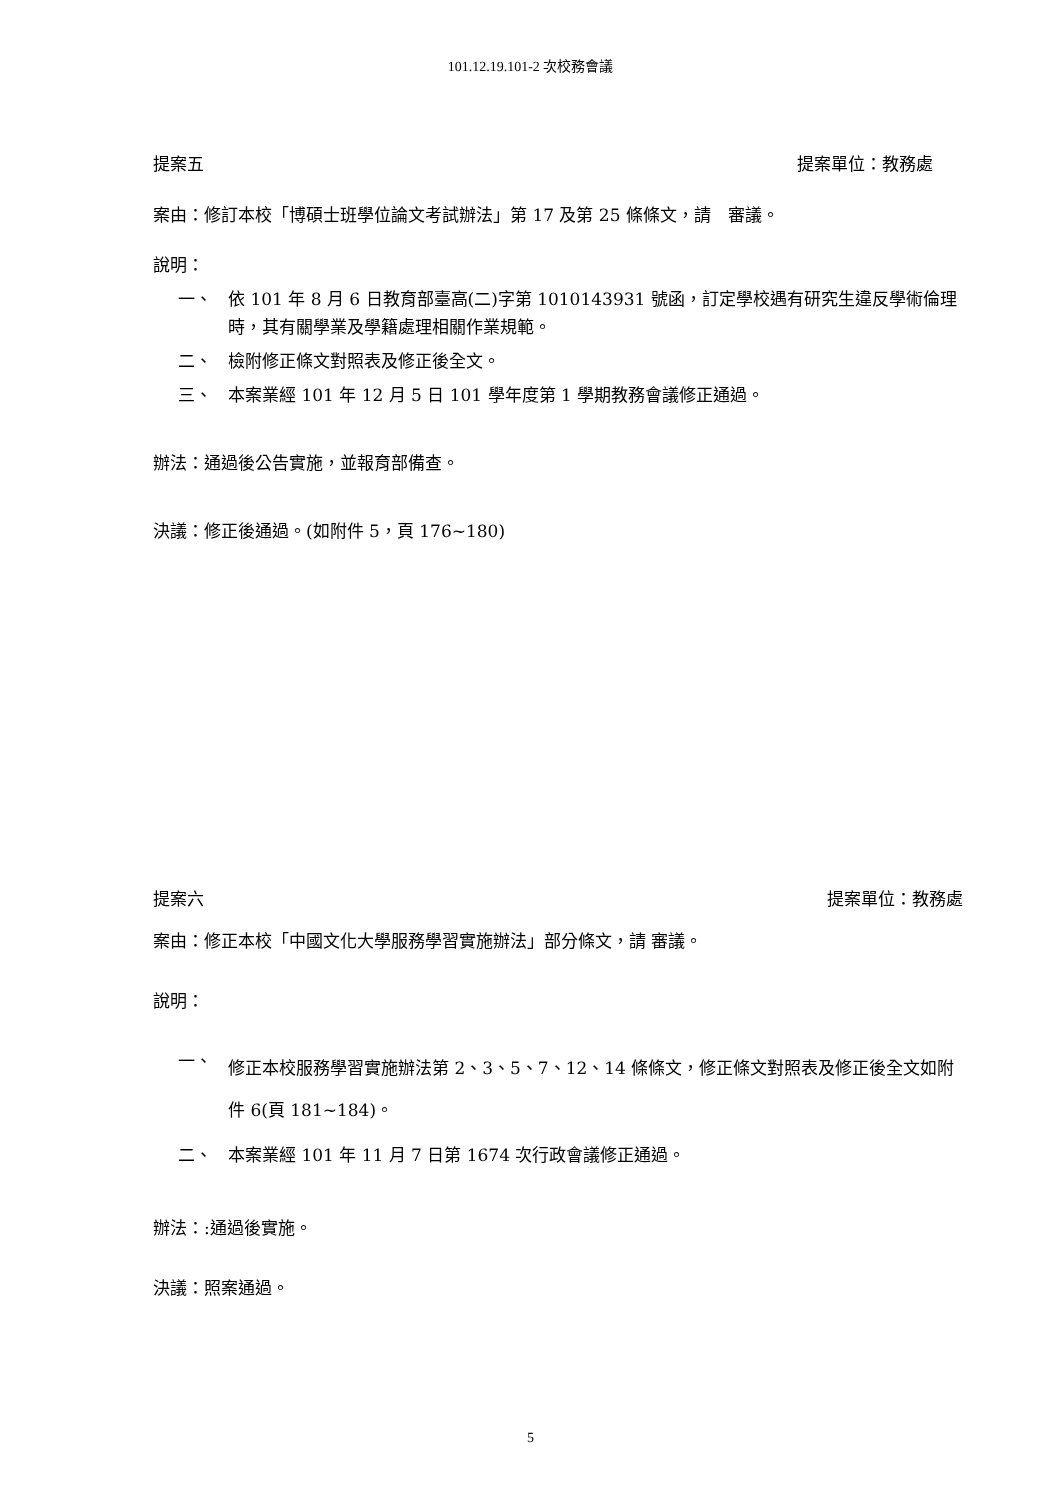101.12.19.101-2 次校務會議
提案五 提案單位：教務處
案由：修訂本校「博碩士班學位論文考試辦法」第 17 及第 25 條條文，請　審議。
說明：
一、
依 101 年 8 月 6 日教育部臺高(二)字第 1010143931 號函，訂定學校遇有研究生違反學術倫理時，其有關學業及學籍處理相關作業規範。
二、
檢附修正條文對照表及修正後全文。
三、
本案業經 101 年 12 月 5 日 101 學年度第 1 學期教務會議修正通過。
辦法：通過後公告實施，並報育部備查。
決議：修正後通過。(如附件 5，頁 176~180)
提案六 提案單位：教務處
案由：修正本校「中國文化大學服務學習實施辦法」部分條文，請 審議。
說明：
一、
修正本校服務學習實施辦法第 2、3、5、7、12、14 條條文，修正條文對照表及修正後全文如附件 6(頁 181~184)。
二、
本案業經 101 年 11 月 7 日第 1674 次行政會議修正通過。
辦法：:通過後實施。
決議：照案通過。
5